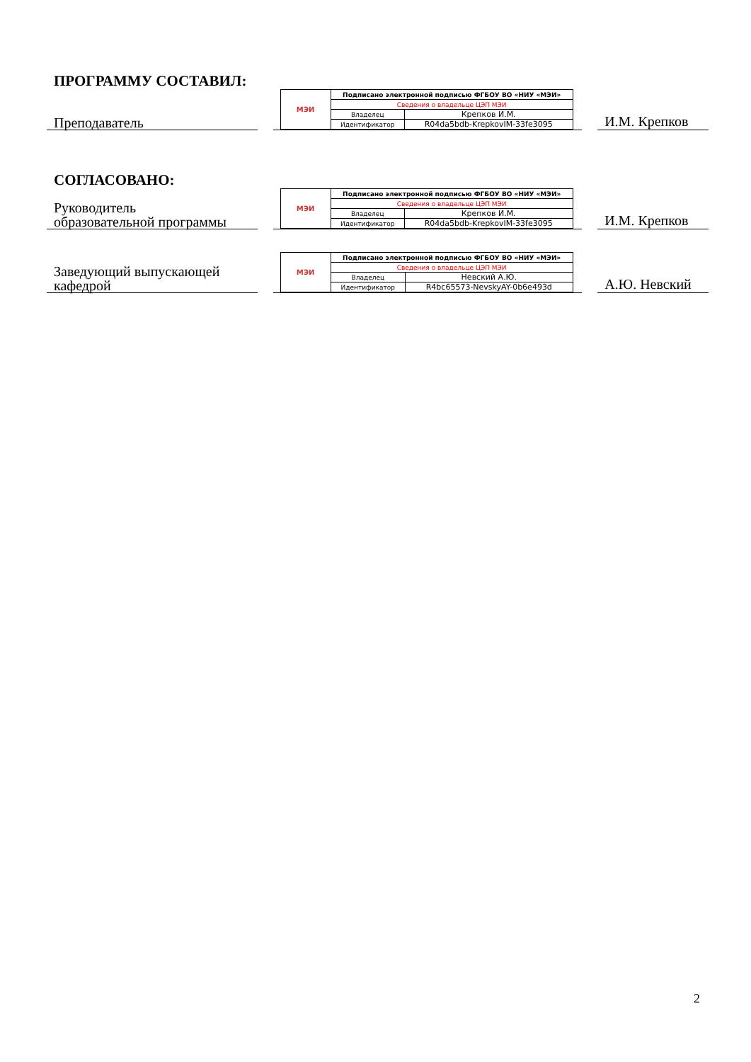ПРОГРАММУ СОСТАВИЛ:
Преподаватель
| МЭИ | Подписано электронной подписью ФГБОУ ВО «НИУ «МЭИ» | |
| | Сведения о владельце ЦЭП МЭИ | |
| | Владелец | Крепков И.М. |
| | Идентификатор | R04da5bdb-KrepkovIM-33fe3095 |
И.М. Крепков
СОГЛАСОВАНО:
Руководитель
образовательной программы
| МЭИ | Подписано электронной подписью ФГБОУ ВО «НИУ «МЭИ» | |
| | Сведения о владельце ЦЭП МЭИ | |
| | Владелец | Крепков И.М. |
| | Идентификатор | R04da5bdb-KrepkovIM-33fe3095 |
И.М. Крепков
Заведующий выпускающей
кафедрой
| МЭИ | Подписано электронной подписью ФГБОУ ВО «НИУ «МЭИ» | |
| | Сведения о владельце ЦЭП МЭИ | |
| | Владелец | Невский А.Ю. |
| | Идентификатор | R4bc65573-NevskyAY-0b6e493d |
А.Ю. Невский
2